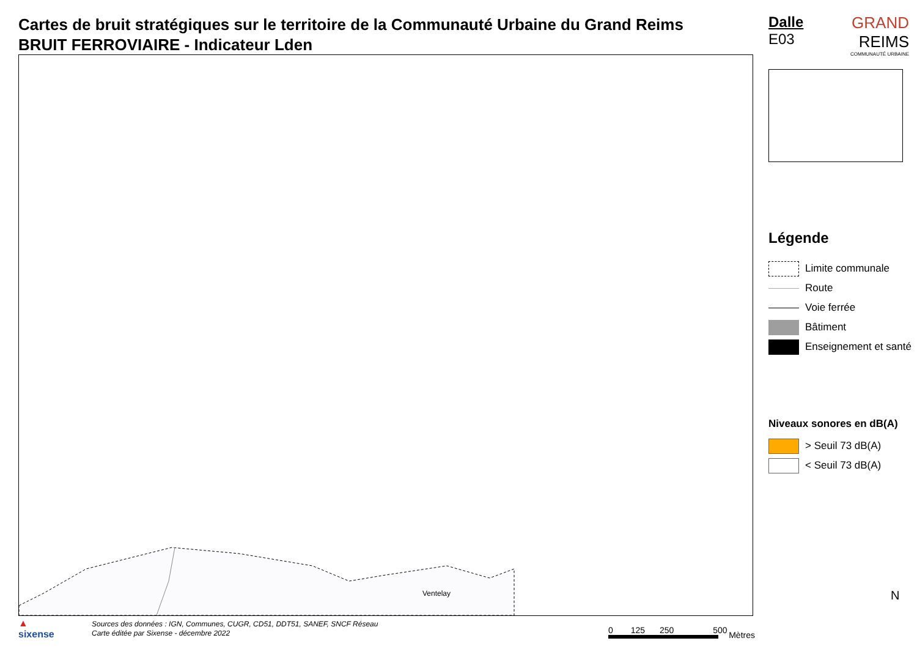Cartes de bruit stratégiques sur le territoire de la Communauté Urbaine du Grand Reims
BRUIT FERROVIAIRE - Indicateur Lden
Ventelay
Dalle
E03
GRAND
REIMS
COMMUNAUTÉ URBAINE
Légende
Limite communale
Route
Voie ferrée
Bâtiment
Enseignement et santé
Niveaux sonores en dB(A)
> Seuil 73 dB(A)
< Seuil 73 dB(A)
N
▲
sixense
Sources des données : IGN, Communes, CUGR, CD51, DDT51, SANEF, SNCF Réseau
Carte éditée par Sixense - décembre 2022
0 125 250 500
Mètres